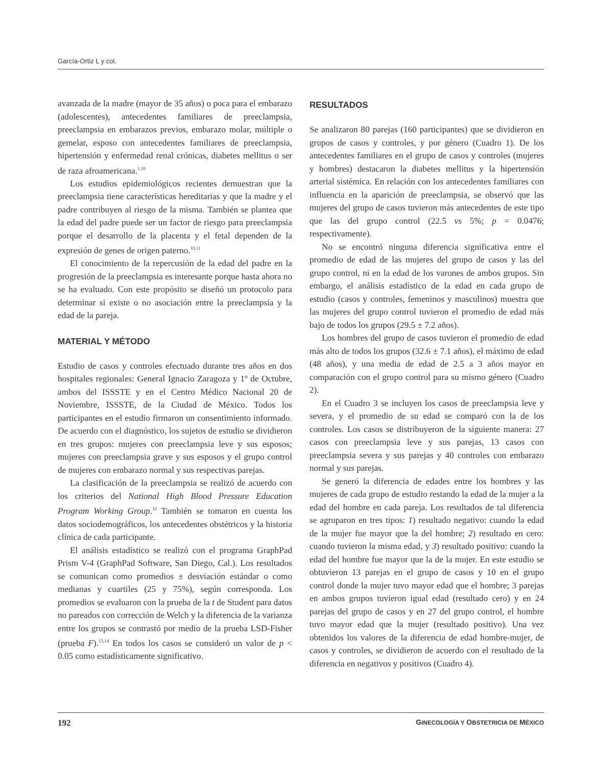García-Ortiz L y col.
avanzada de la madre (mayor de 35 años) o poca para el embarazo (adolescentes), antecedentes familiares de preeclampsia, preeclampsia en embarazos previos, embarazo molar, múltiple o gemelar, esposo con antecedentes familiares de preeclampsia, hipertensión y enfermedad renal crónicas, diabetes mellitus o ser de raza afroamericana.<sup>1,10</sup>
Los estudios epidemiológicos recientes demuestran que la preeclampsia tiene características hereditarias y que la madre y el padre contribuyen al riesgo de la misma. También se plantea que la edad del padre puede ser un factor de riesgo para preeclampsia porque el desarrollo de la placenta y el fetal dependen de la expresión de genes de origen paterno.<sup>10,11</sup>
El conocimiento de la repercusión de la edad del padre en la progresión de la preeclampsia es interesante porque hasta ahora no se ha evaluado. Con este propósito se diseñó un protocolo para determinar si existe o no asociación entre la preeclampsia y la edad de la pareja.
MATERIAL Y MÉTODO
Estudio de casos y controles efectuado durante tres años en dos hospitales regionales: General Ignacio Zaragoza y 1º de Octubre, ambos del ISSSTE y en el Centro Médico Nacional 20 de Noviembre, ISSSTE, de la Ciudad de México. Todos los participantes en el estudio firmaron un consentimiento informado. De acuerdo con el diagnóstico, los sujetos de estudio se dividieron en tres grupos: mujeres con preeclampsia leve y sus esposos; mujeres con preeclampsia grave y sus esposos y el grupo control de mujeres con embarazo normal y sus respectivas parejas.
La clasificación de la preeclampsia se realizó de acuerdo con los criterios del National High Blood Pressure Education Program Working Group.<sup>12</sup> También se tomaron en cuenta los datos sociodemográficos, los antecedentes obstétricos y la historia clínica de cada participante.
El análisis estadístico se realizó con el programa GraphPad Prism V-4 (GraphPad Software, San Diego, Cal.). Los resultados se comunican como promedios ± desviación estándar o como medianas y cuartiles (25 y 75%), según corresponda. Los promedios se evaluaron con la prueba de la t de Student para datos no pareados con corrección de Welch y la diferencia de la varianza entre los grupos se contrastó por medio de la prueba LSD-Fisher (prueba F).<sup>13,14</sup> En todos los casos se consideró un valor de p < 0.05 como estadísticamente significativo.
RESULTADOS
Se analizaron 80 parejas (160 participantes) que se dividieron en grupos de casos y controles, y por género (Cuadro 1). De los antecedentes familiares en el grupo de casos y controles (mujeres y hombres) destacaron la diabetes mellitus y la hipertensión arterial sistémica. En relación con los antecedentes familiares con influencia en la aparición de preeclampsia, se observó que las mujeres del grupo de casos tuvieron más antecedentes de este tipo que las del grupo control (22.5 vs 5%; p = 0.0476; respectivamente).
No se encontró ninguna diferencia significativa entre el promedio de edad de las mujeres del grupo de casos y las del grupo control, ni en la edad de los varones de ambos grupos. Sin embargo, el análisis estadístico de la edad en cada grupo de estudio (casos y controles, femeninos y masculinos) muestra que las mujeres del grupo control tuvieron el promedio de edad más bajo de todos los grupos (29.5 ± 7.2 años).
Los hombres del grupo de casos tuvieron el promedio de edad más alto de todos los grupos (32.6 ± 7.1 años), el máximo de edad (48 años), y una media de edad de 2.5 a 3 años mayor en comparación con el grupo control para su mismo género (Cuadro 2).
En el Cuadro 3 se incluyen los casos de preeclampsia leve y severa, y el promedio de su edad se comparó con la de los controles. Los casos se distribuyeron de la siguiente manera: 27 casos con preeclampsia leve y sus parejas, 13 casos con preeclampsia severa y sus parejas y 40 controles con embarazo normal y sus parejas.
Se generó la diferencia de edades entre los hombres y las mujeres de cada grupo de estudio restando la edad de la mujer a la edad del hombre en cada pareja. Los resultados de tal diferencia se agruparon en tres tipos: 1) resultado negativo: cuando la edad de la mujer fue mayor que la del hombre; 2) resultado en cero: cuando tuvieron la misma edad, y 3) resultado positivo: cuando la edad del hombre fue mayor que la de la mujer. En este estudio se obtuvieron 13 parejas en el grupo de casos y 10 en el grupo control donde la mujer tuvo mayor edad que el hombre; 3 parejas en ambos grupos tuvieron igual edad (resultado cero) y en 24 parejas del grupo de casos y en 27 del grupo control, el hombre tuvo mayor edad que la mujer (resultado positivo). Una vez obtenidos los valores de la diferencia de edad hombre-mujer, de casos y controles, se dividieron de acuerdo con el resultado de la diferencia en negativos y positivos (Cuadro 4).
192 GINECOLOGÍA Y OBSTETRICIA DE MÉXICO